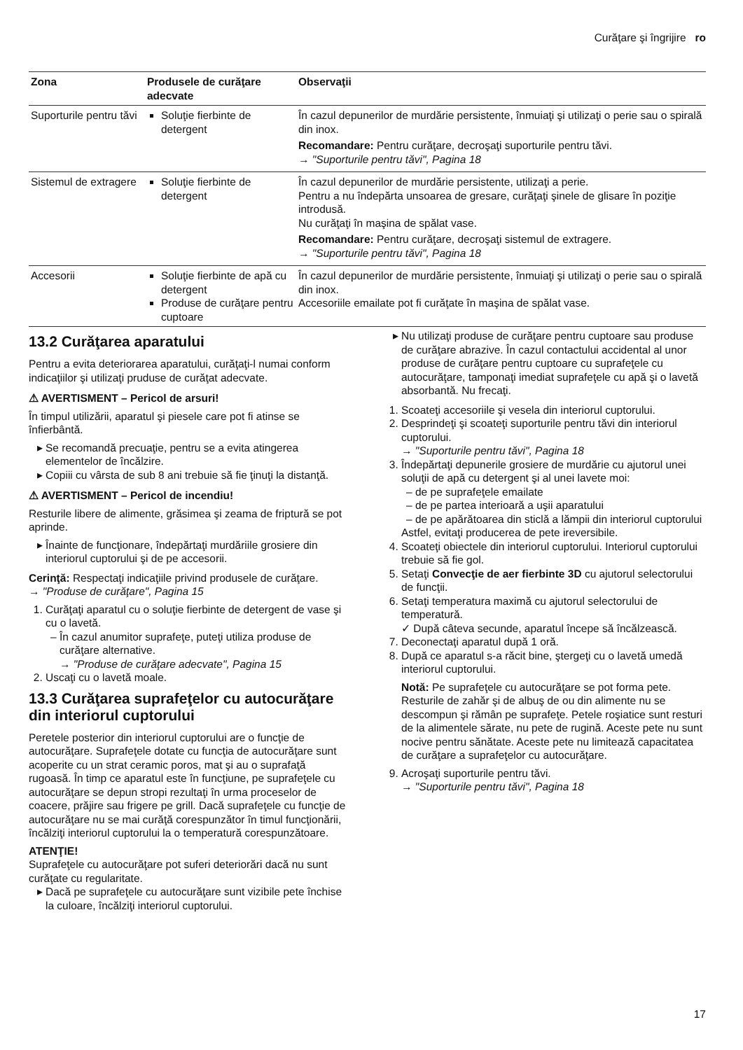Curăţare şi îngrijire ro
| Zona | Produsele de curăţare adecvate | Observaţii |
| --- | --- | --- |
| Suporturile pentru tăvi | Soluţie fierbinte de detergent | În cazul depunerilor de murdărie persistente, înmuiaţi şi utilizaţi o perie sau o spirală din inox. Recomandare: Pentru curăţare, decroşaţi suporturile pentru tăvi. → "Suporturile pentru tăvi", Pagina 18 |
| Sistemul de extragere | Soluţie fierbinte de detergent | În cazul depunerilor de murdărie persistente, utilizaţi a perie. Pentru a nu îndepărta unsoarea de gresare, curăţaţi şinele de glisare în poziţie introdusă. Nu curăţaţi în maşina de spălat vase. Recomandare: Pentru curăţare, decroşaţi sistemul de extragere. → "Suporturile pentru tăvi", Pagina 18 |
| Accesorii | Soluţie fierbinte de apă cu detergent Produse de curăţare pentru cuptoare | În cazul depunerilor de murdărie persistente, înmuiaţi şi utilizaţi o perie sau o spirală din inox. Accesoriile emailate pot fi curăţate în maşina de spălat vase. |
13.2 Curăţarea aparatului
Pentru a evita deteriorarea aparatului, curăţaţi-l numai conform indicaţiilor şi utilizaţi pruduse de curăţat adecvate.
⚠ AVERTISMENT – Pericol de arsuri!
În timpul utilizării, aparatul şi piesele care pot fi atinse se înfierbântă.
Se recomandă precuaţie, pentru se a evita atingerea elementelor de încălzire.
Copiii cu vârsta de sub 8 ani trebuie să fie ţinuţi la distanţă.
⚠ AVERTISMENT – Pericol de incendiu!
Resturile libere de alimente, grăsimea şi zeama de friptură se pot aprinde.
Înainte de funcţionare, îndepărtaţi murdăriile grosiere din interiorul cuptorului şi de pe accesorii.
Cerinţă: Respectaţi indicaţiile privind produsele de curăţare.
→ "Produse de curăţare", Pagina 15
1. Curăţaţi aparatul cu o soluţie fierbinte de detergent de vase şi cu o lavetă.
În cazul anumitor suprafeţe, puteţi utiliza produse de curăţare alternative.
→ "Produse de curăţare adecvate", Pagina 15
2. Uscaţi cu o lavetă moale.
13.3 Curăţarea suprafeţelor cu autocurăţare din interiorul cuptorului
Peretele posterior din interiorul cuptorului are o funcţie de autocurăţare. Suprafeţele dotate cu funcţia de autocurăţare sunt acoperite cu un strat ceramic poros, mat şi au o suprafaţă rugoasă. În timp ce aparatul este în funcţiune, pe suprafeţele cu autocurăţare se depun stropi rezultaţi în urma proceselor de coacere, prăjire sau frigere pe grill. Dacă suprafeţele cu funcţie de autocurăţare nu se mai curăţă corespunzător în timul funcţionării, încălziţi interiorul cuptorului la o temperatură corespunzătoare.
ATENŢIE!
Suprafeţele cu autocurăţare pot suferi deteriorări dacă nu sunt curăţate cu regularitate.
Dacă pe suprafeţele cu autocurăţare sunt vizibile pete închise la culoare, încălziţi interiorul cuptorului.
Nu utilizaţi produse de curăţare pentru cuptoare sau produse de curăţare abrazive. În cazul contactului accidental al unor produse de curăţare pentru cuptoare cu suprafeţele cu autocurăţare, tamponaţi imediat suprafeţele cu apă şi o lavetă absorbantă. Nu frecaţi.
1. Scoateţi accesoriile şi vesela din interiorul cuptorului.
2. Desprindeţi şi scoateţi suporturile pentru tăvi din interiorul cuptorului.
→ "Suporturile pentru tăvi", Pagina 18
3. Îndepărtaţi depunerile grosiere de murdărie cu ajutorul unei soluţii de apă cu detergent şi al unei lavete moi:
de pe suprafeţele emailate
de pe partea interioară a uşii aparatului
de pe apărătoarea din sticlă a lămpii din interiorul cuptorului
Astfel, evitaţi producerea de pete ireversibile.
4. Scoateţi obiectele din interiorul cuptorului. Interiorul cuptorului trebuie să fie gol.
5. Setaţi Convecţie de aer fierbinte 3D cu ajutorul selectorului de funcţii.
6. Setaţi temperatura maximă cu ajutorul selectorului de temperatură.
✓ După câteva secunde, aparatul începe să încălzească.
7. Deconectaţi aparatul după 1 oră.
8. După ce aparatul s-a răcit bine, ştergeţi cu o lavetă umedă interiorul cuptorului.
Notă: Pe suprafeţele cu autocurăţare se pot forma pete. Resturile de zahăr şi de albuş de ou din alimente nu se descompun şi rămân pe suprafeţe. Petele roşiatice sunt resturi de la alimentele sărate, nu pete de rugină. Aceste pete nu sunt nocive pentru sănătate. Aceste pete nu limitează capacitatea de curăţare a suprafeţelor cu autocurăţare.
9. Acroşaţi suporturile pentru tăvi.
→ "Suporturile pentru tăvi", Pagina 18
17